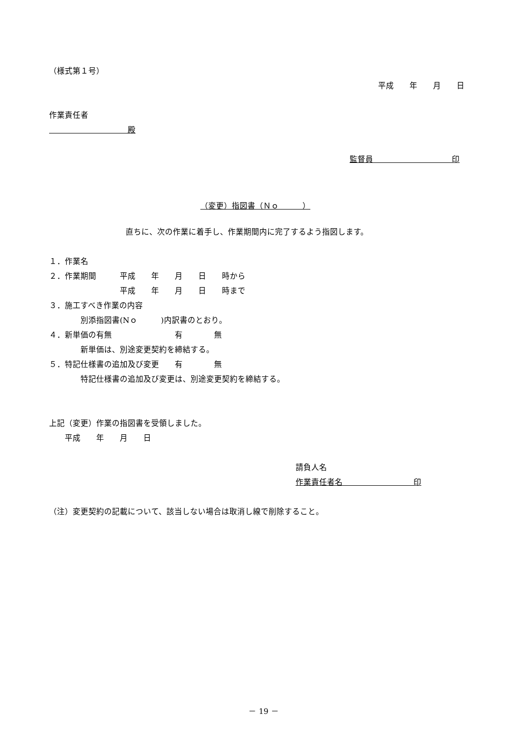（様式第１号）
平成　　年　　月　　日
作業責任者
　　　　　　　　　　殿
監督員　　　　　　　　　　印
（変更）指図書（Ｎｏ　　　）
直ちに、次の作業に着手し、作業期間内に完了するよう指図します。
１．作業名
２．作業期間　　　平成　　年　　月　　日　　時から
　　　　　　　　　平成　　年　　月　　日　　時まで
３．施工すべき作業の内容
　　　　別添指図書(Nｏ　　　)内訳書のとおり。
４．新単価の有無　　　　　　　　有　　　　無
　　　　新単価は、別途変更契約を締結する。
５．特記仕様書の追加及び変更　　有　　　　無
　　　　特記仕様書の追加及び変更は、別途変更契約を締結する。
上記（変更）作業の指図書を受領しました。
　　平成　　年　　月　　日
請負人名
作業責任者名　　　　　　　　　印
（注）変更契約の記載について、該当しない場合は取消し線で削除すること。
－ 19 －